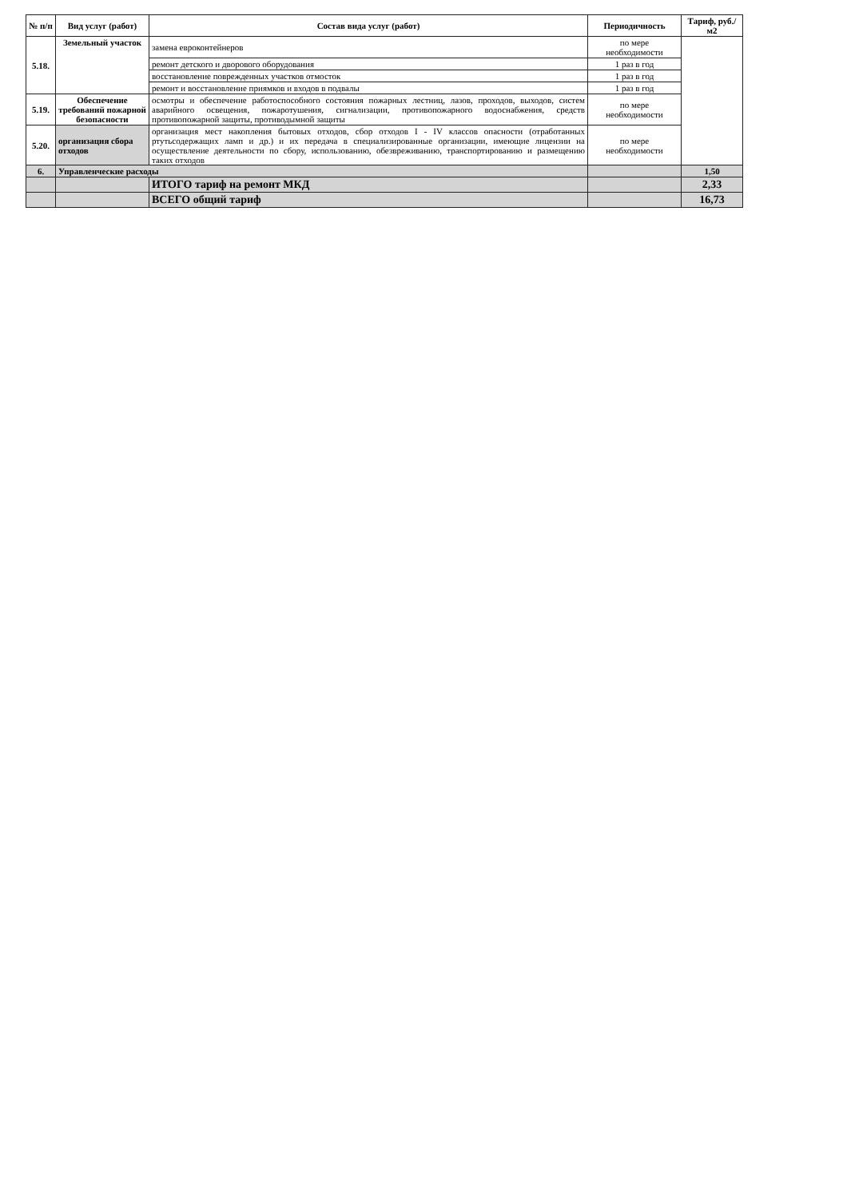| № п/п | Вид услуг (работ) | Состав вида услуг (работ) | Периодичность | Тариф, руб./м2 |
| --- | --- | --- | --- | --- |
| 5.18. | Земельный участок | замена евроконтейнеров | по мере необходимости | |
| | | ремонт детского и дворового оборудования | 1 раз в год | |
| | | восстановление поврежденных участков отмосток | 1 раз в год | |
| | | ремонт и восстановление приямков и входов в подвалы | 1 раз в год | |
| 5.19. | Обеспечение требований пожарной безопасности | осмотры и обеспечение работоспособного состояния пожарных лестниц, лазов, проходов, выходов, систем аварийного освещения, пожаротушения, сигнализации, противопожарного водоснабжения, средств противопожарной защиты, противодымной защиты | по мере необходимости | |
| 5.20. | организация сбора отходов | организация мест накопления бытовых отходов, сбор отходов I - IV классов опасности (отработанных ртутьсодержащих ламп и др.) и их передача в специализированные организации, имеющие лицензии на осуществление деятельности по сбору, использованию, обезвреживанию, транспортированию и размещению таких отходов | по мере необходимости | |
| 6. | Управленческие расходы | | | 1,50 |
| | | ИТОГО тариф на ремонт МКД | | 2,33 |
| | | ВСЕГО общий тариф | | 16,73 |